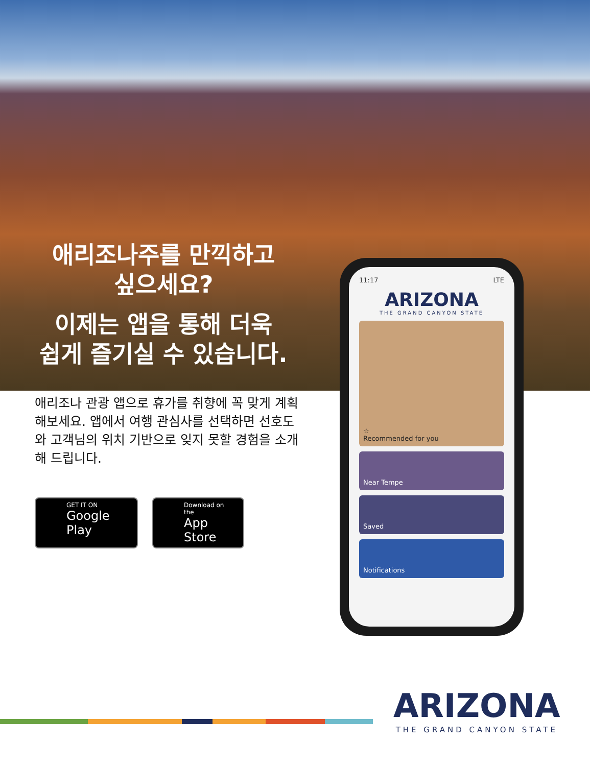애리조나주를 만끽하고
싶으세요?
이제는 앱을 통해 더욱
쉽게 즐기실 수 있습니다.
애리조나 관광 앱으로 휴가를 취향에 꼭 맞게 계획해보세요. 앱에서 여행 관심사를 선택하면 선호도와 고객님의 위치 기반으로 잊지 못할 경험을 소개해 드립니다.
GET IT ON
Google Play
Download on the
App Store
11:17 LTE
ARIZONA
THE GRAND CANYON STATE
☆
Recommended for you
Near Tempe
Saved
Notifications
ARIZONA
THE GRAND CANYON STATE